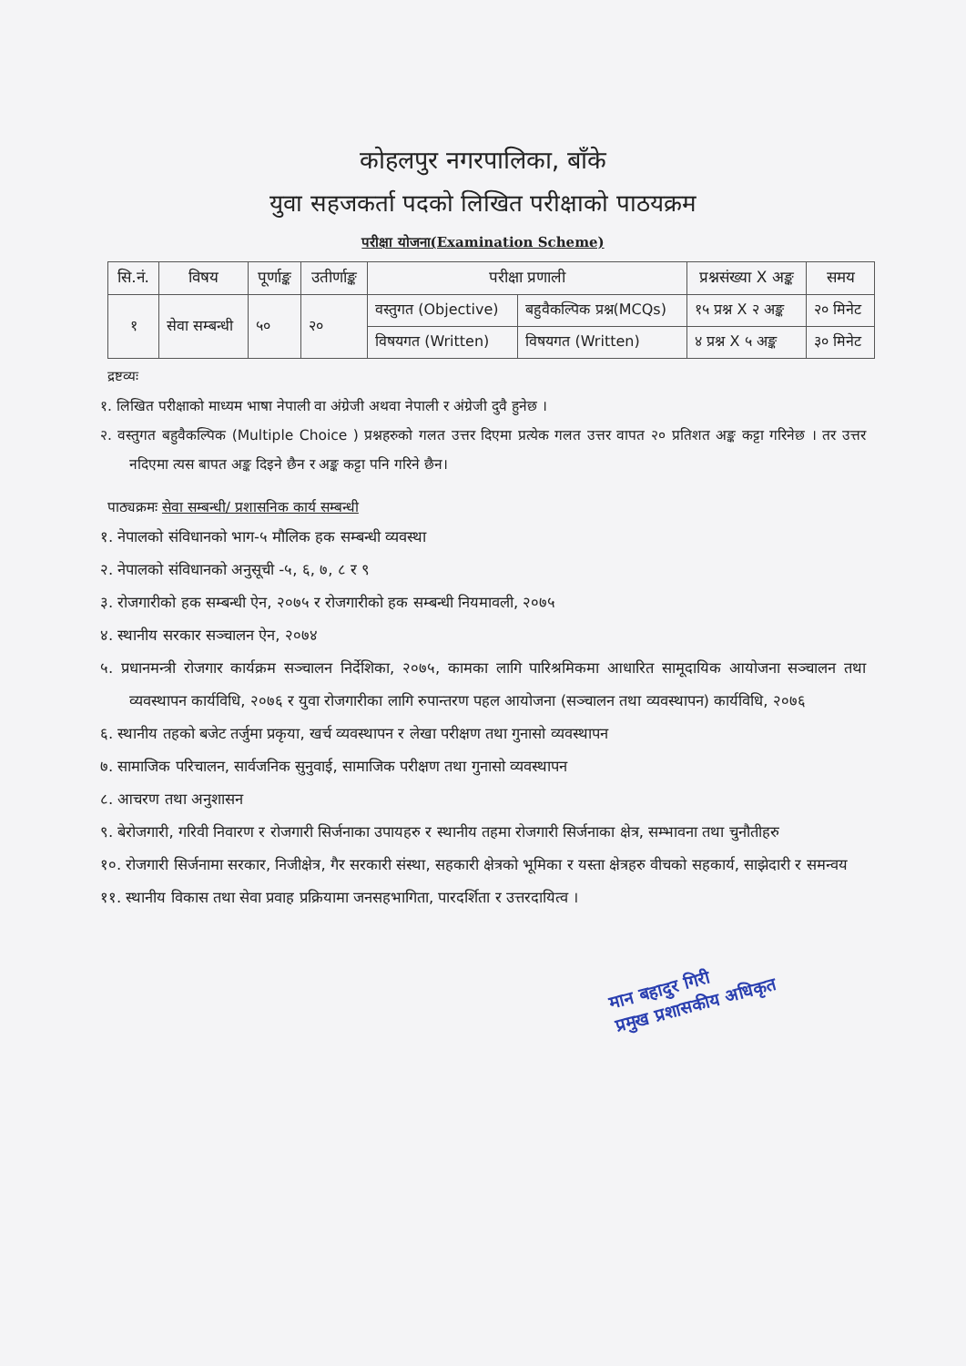कोहलपुर नगरपालिका, बाँके
युवा सहजकर्ता पदको लिखित परीक्षाको पाठयक्रम
परीक्षा योजना(Examination Scheme)
| सि.नं. | विषय | पूर्णाङ्क | उतीर्णाङ्क | परीक्षा प्रणाली | | प्रश्नसंख्या X अङ्क | समय |
| --- | --- | --- | --- | --- | --- | --- | --- |
| १ | सेवा सम्बन्धी | ५० | २० | वस्तुगत (Objective) | बहुवैकल्पिक प्रश्न(MCQs) | १५ प्रश्न X २ अङ्क | २० मिनेट |
| | | | | विषयगत (Written) | विषयगत (Written) | ४ प्रश्न X ५ अङ्क | ३० मिनेट |
द्रष्टव्यः
१. लिखित परीक्षाको माध्यम भाषा नेपाली वा अंग्रेजी अथवा नेपाली र अंग्रेजी दुवै हुनेछ ।
२. वस्तुगत बहुवैकल्पिक (Multiple Choice ) प्रश्नहरुको गलत उत्तर दिएमा प्रत्येक गलत उत्तर वापत २० प्रतिशत अङ्क कट्टा गरिनेछ । तर उत्तर नदिएमा त्यस बापत अङ्क दिइने छैन र अङ्क कट्टा पनि गरिने छैन।
पाठ्यक्रमः सेवा सम्बन्धी/ प्रशासनिक कार्य सम्बन्धी
१. नेपालको संविधानको भाग-५ मौलिक हक सम्बन्धी व्यवस्था
२. नेपालको संविधानको अनुसूची -५, ६, ७, ८ र ९
३. रोजगारीको हक सम्बन्धी ऐन, २०७५ र रोजगारीको हक सम्बन्धी नियमावली, २०७५
४. स्थानीय सरकार सञ्चालन ऐन, २०७४
५. प्रधानमन्त्री रोजगार कार्यक्रम सञ्चालन निर्देशिका, २०७५, कामका लागि पारिश्रमिकमा आधारित सामूदायिक आयोजना सञ्चालन तथा व्यवस्थापन कार्यविधि, २०७६ र युवा रोजगारीका लागि रुपान्तरण पहल आयोजना (सञ्चालन तथा व्यवस्थापन) कार्यविधि, २०७६
६. स्थानीय तहको बजेट तर्जुमा प्रकृया, खर्च व्यवस्थापन र लेखा परीक्षण तथा गुनासो व्यवस्थापन
७. सामाजिक परिचालन, सार्वजनिक सुनुवाई, सामाजिक परीक्षण तथा गुनासो व्यवस्थापन
८. आचरण तथा अनुशासन
९. बेरोजगारी, गरिवी निवारण र रोजगारी सिर्जनाका उपायहरु र स्थानीय तहमा रोजगारी सिर्जनाका क्षेत्र, सम्भावना तथा चुनौतीहरु
१०. रोजगारी सिर्जनामा सरकार, निजीक्षेत्र, गैर सरकारी संस्था, सहकारी क्षेत्रको भूमिका र यस्ता क्षेत्रहरु वीचको सहकार्य, साझेदारी र समन्वय
११. स्थानीय विकास तथा सेवा प्रवाह प्रक्रियामा जनसहभागिता, पारदर्शिता र उत्तरदायित्व ।
मान बहादुर गिरी
प्रमुख प्रशासकीय अधिकृत